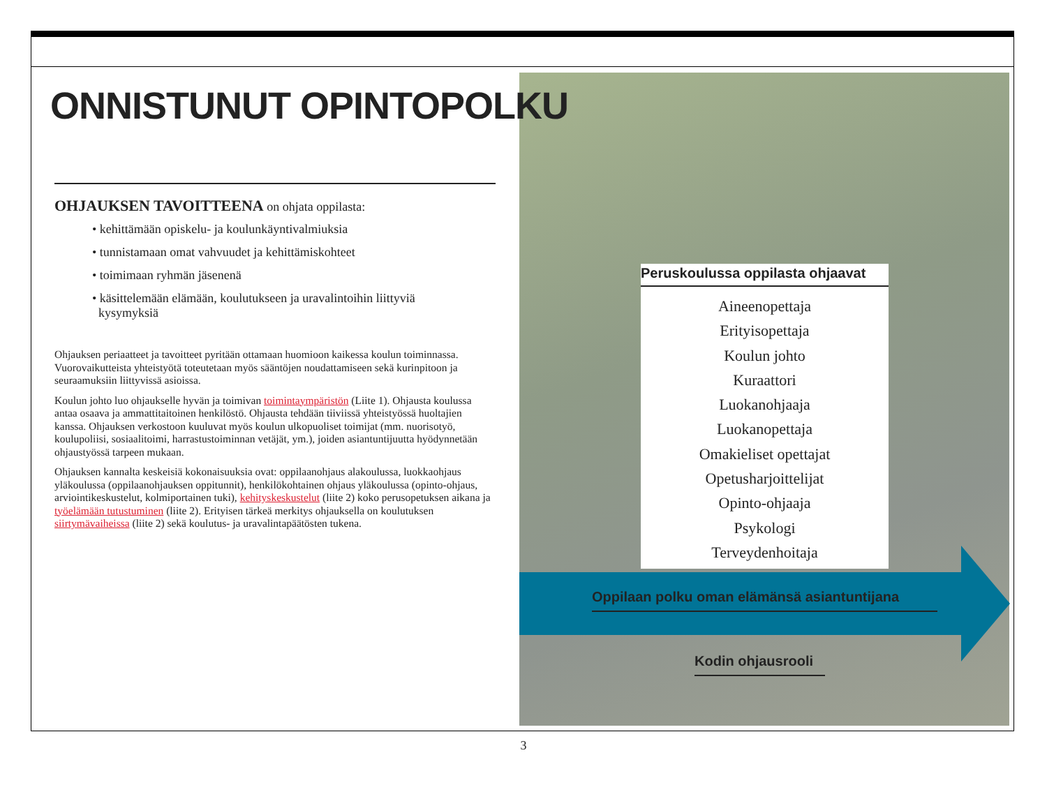ONNISTUNUT OPINTOPOLKU
OHJAUKSEN TAVOITTEENA on ohjata oppilasta:
• kehittämään opiskelu- ja koulunkäyntivalmiuksia
• tunnistamaan omat vahvuudet ja kehittämiskohteet
• toimimaan ryhmän jäsenenä
• käsittelemään elämään, koulutukseen ja uravalintoihin liittyviä
kysymyksiä
Ohjauksen periaatteet ja tavoitteet pyritään ottamaan huomioon kaikessa koulun toiminnassa. Vuorovaikutteista yhteistyötä toteutetaan myös sääntöjen noudattamiseen sekä kurinpitoon ja seuraamuksiin liittyvissä asioissa.
Koulun johto luo ohjaukselle hyvän ja toimivan toimintaympäristön (Liite 1). Ohjausta koulussa antaa osaava ja ammattitaitoinen henkilöstö. Ohjausta tehdään tiiviissä yhteistyössä huoltajien kanssa. Ohjauksen verkostoon kuuluvat myös koulun ulkopuoliset toimijat (mm. nuorisotyö, koulupoliisi, sosiaalitoimi, harrastustoiminnan vetäjät, ym.), joiden asiantuntijuutta hyödynnetään ohjaustyössä tarpeen mukaan.
Ohjauksen kannalta keskeisiä kokonaisuuksia ovat: oppilaanohjaus alakoulussa, luokkaohjaus yläkoulussa (oppilaanohjauksen oppitunnit), henkilökohtainen ohjaus yläkoulussa (opinto-ohjaus, arviointikeskustelut, kolmiportainen tuki), kehityskeskustelut (liite 2) koko perusopetuksen aikana ja työelämään tutustuminen (liite 2). Erityisen tärkeä merkitys ohjauksella on koulutuksen siirtymävaiheissa (liite 2) sekä koulutus- ja uravalintapäätösten tukena.
Peruskoulussa oppilasta ohjaavat
Aineenopettaja
Erityisopettaja
Koulun johto
Kuraattori
Luokanohjaaja
Luokanopettaja
Omakieliset opettajat
Opetusharjoittelijat
Opinto-ohjaaja
Psykologi
Terveydenhoitaja
Oppilaan polku oman elämänsä asiantuntijana
Kodin ohjausrooli
3